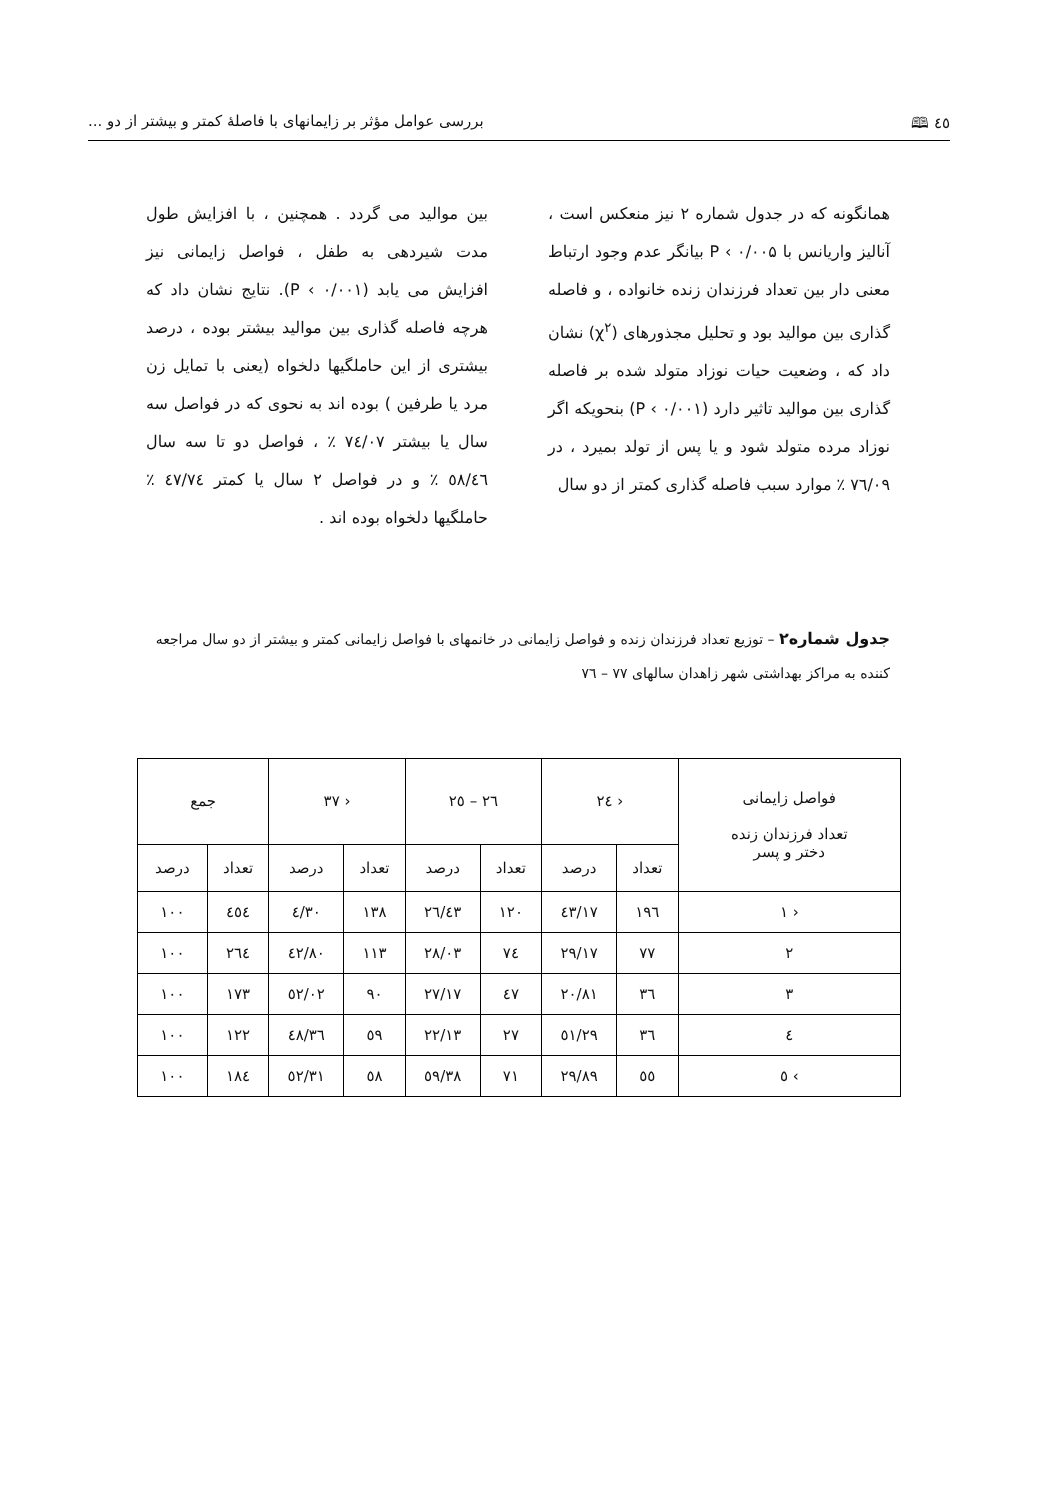٤٥ 🕮 بررسی عوامل مؤثر بر زایمانهای با فاصلهٔ کمتر و بیشتر از دو ...
همانگونه که در جدول شماره ۲ نیز منعکس است ، آنالیز واریانس با P ‹ ۰/۰۰۵ بیانگر عدم وجود ارتباط معنی دار بین تعداد فرزندان زنده خانواده ، و فاصله گذاری بین موالید بود و تحلیل مجذورهای (χ<sup>۲</sup>) نشان داد که ، وضعیت حیات نوزاد متولد شده بر فاصله گذاری بین موالید تاثیر دارد (P ‹ ۰/۰۰۱) بنحویکه اگر نوزاد مرده متولد شود و یا پس از تولد بمیرد ، در ۷٦/۰۹ ٪ موارد سبب فاصله گذاری کمتر از دو سال
بین موالید می گردد . همچنین ، با افزایش طول مدت شیردهی به طفل ، فواصل زایمانی نیز افزایش می یابد (P ‹ ۰/۰۰۱). نتایج نشان داد که هرچه فاصله گذاری بین موالید بیشتر بوده ، درصد بیشتری از این حاملگیها دلخواه (یعنی با تمایل زن مرد یا طرفین ) بوده اند به نحوی که در فواصل سه سال یا بیشتر ۷٤/۰۷ ٪ ، فواصل دو تا سه سال ٥۸/٤٦ ٪ و در فواصل ۲ سال یا کمتر ٤۷/۷٤ ٪ حاملگیها دلخواه بوده اند .
جدول شماره۲ – توزیع تعداد فرزندان زنده و فواصل زایمانی در خانمهای با فواصل زایمانی کمتر و بیشتر از دو سال مراجعه کننده به مراکز بهداشتی شهر زاهدان سالهای ۷۷ – ۷٦
| فواصل زایمانی تعداد فرزندان زنده دختر و پسر | ‹ ۲٤ | | ۲٦ – ۲٥ | | ‹ ۳۷ | | جمع | |
| --- | --- | --- | --- | --- | --- | --- | --- | --- |
| | تعداد | درصد | تعداد | درصد | تعداد | درصد | تعداد | درصد |
| ‹ ۱ | ۱۹٦ | ٤۳/۱۷ | ۱۲۰ | ۲٦/٤۳ | ۱۳۸ | ۳۰/٤ | ٤٥٤ | ۱۰۰ |
| ۲ | ۷۷ | ۲۹/۱۷ | ۷٤ | ۲۸/۰۳ | ۱۱۳ | ٤۲/۸۰ | ۲٦٤ | ۱۰۰ |
| ۳ | ۳٦ | ۲۰/۸۱ | ٤۷ | ۲۷/۱۷ | ۹۰ | ٥۲/۰۲ | ۱۷۳ | ۱۰۰ |
| ٤ | ۳٦ | ۲۹/٥۱ | ۲۷ | ۲۲/۱۳ | ٥۹ | ٤۸/۳٦ | ۱۲۲ | ۱۰۰ |
| › ٥ | ٥٥ | ۲۹/۸۹ | ۷۱ | ۳۸/٥۹ | ٥۸ | ۳۱/٥۲ | ۱۸٤ | ۱۰۰ |